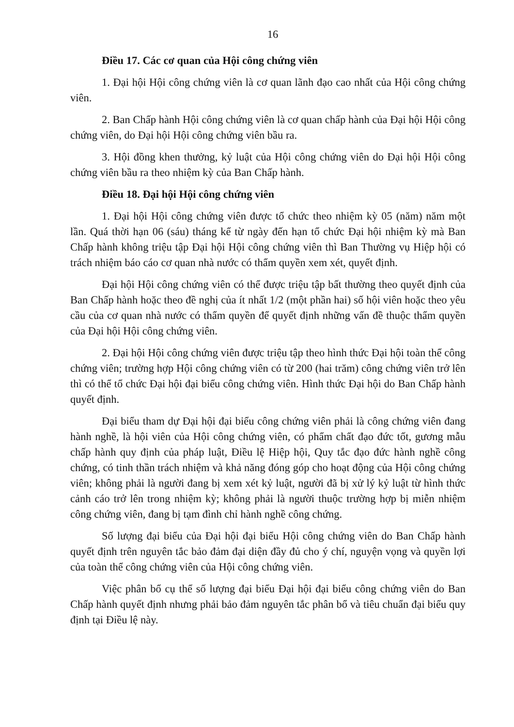16
Điều 17. Các cơ quan của Hội công chứng viên
1. Đại hội Hội công chứng viên là cơ quan lãnh đạo cao nhất của Hội công chứng viên.
2. Ban Chấp hành Hội công chứng viên là cơ quan chấp hành của Đại hội Hội công chứng viên, do Đại hội Hội công chứng viên bầu ra.
3. Hội đồng khen thưởng, kỷ luật của Hội công chứng viên do Đại hội Hội công chứng viên bầu ra theo nhiệm kỳ của Ban Chấp hành.
Điều 18. Đại hội Hội công chứng viên
1. Đại hội Hội công chứng viên được tổ chức theo nhiệm kỳ 05 (năm) năm một lần. Quá thời hạn 06 (sáu) tháng kể từ ngày đến hạn tổ chức Đại hội nhiệm kỳ mà Ban Chấp hành không triệu tập Đại hội Hội công chứng viên thì Ban Thường vụ Hiệp hội có trách nhiệm báo cáo cơ quan nhà nước có thẩm quyền xem xét, quyết định.
Đại hội Hội công chứng viên có thể được triệu tập bất thường theo quyết định của Ban Chấp hành hoặc theo đề nghị của ít nhất 1/2 (một phần hai) số hội viên hoặc theo yêu cầu của cơ quan nhà nước có thẩm quyền để quyết định những vấn đề thuộc thẩm quyền của Đại hội Hội công chứng viên.
2. Đại hội Hội công chứng viên được triệu tập theo hình thức Đại hội toàn thể công chứng viên; trường hợp Hội công chứng viên có từ 200 (hai trăm) công chứng viên trở lên thì có thể tổ chức Đại hội đại biểu công chứng viên. Hình thức Đại hội do Ban Chấp hành quyết định.
Đại biểu tham dự Đại hội đại biểu công chứng viên phải là công chứng viên đang hành nghề, là hội viên của Hội công chứng viên, có phẩm chất đạo đức tốt, gương mẫu chấp hành quy định của pháp luật, Điều lệ Hiệp hội, Quy tắc đạo đức hành nghề công chứng, có tinh thần trách nhiệm và khả năng đóng góp cho hoạt động của Hội công chứng viên; không phải là người đang bị xem xét kỷ luật, người đã bị xử lý kỷ luật từ hình thức cảnh cáo trở lên trong nhiệm kỳ; không phải là người thuộc trường hợp bị miễn nhiệm công chứng viên, đang bị tạm đình chỉ hành nghề công chứng.
Số lượng đại biểu của Đại hội đại biểu Hội công chứng viên do Ban Chấp hành quyết định trên nguyên tắc bảo đảm đại diện đầy đủ cho ý chí, nguyện vọng và quyền lợi của toàn thể công chứng viên của Hội công chứng viên.
Việc phân bổ cụ thể số lượng đại biểu Đại hội đại biểu công chứng viên do Ban Chấp hành quyết định nhưng phải bảo đảm nguyên tắc phân bổ và tiêu chuẩn đại biểu quy định tại Điều lệ này.